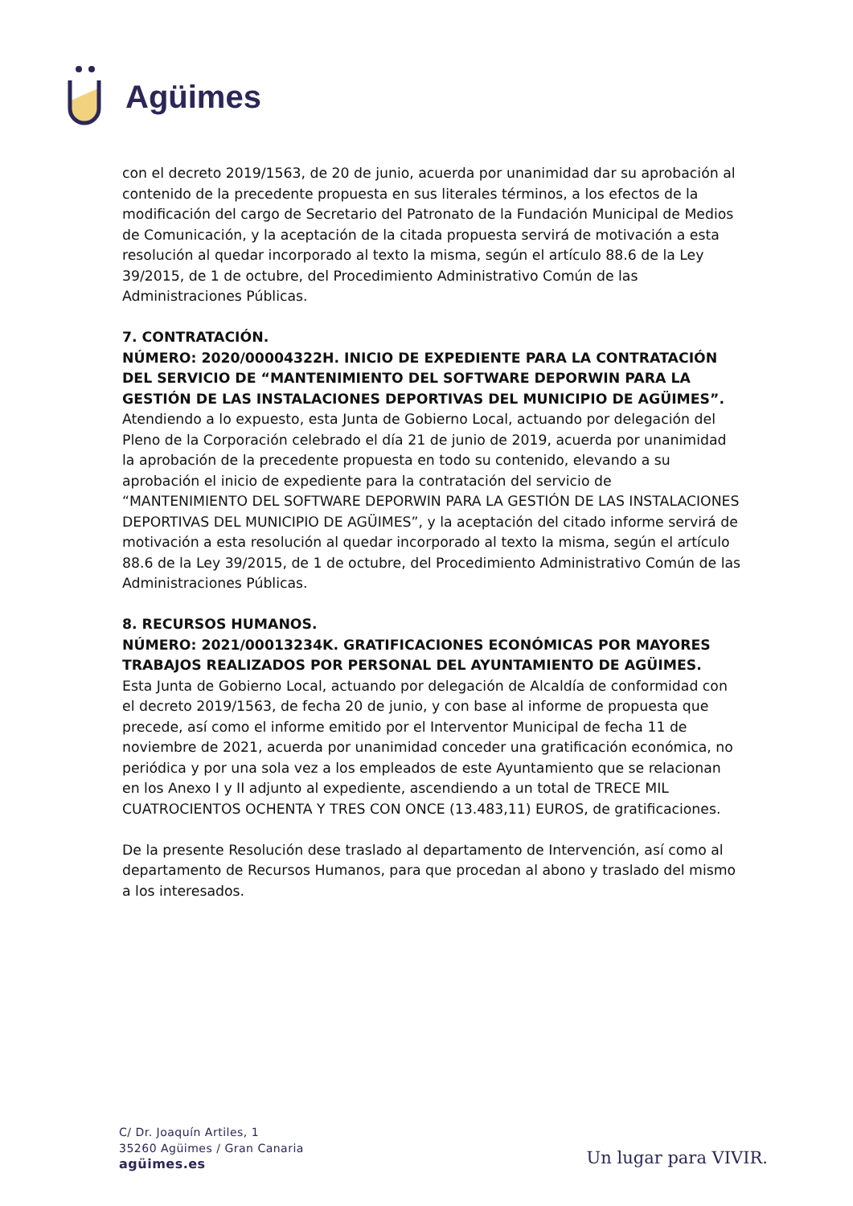Agüimes
con el decreto 2019/1563, de 20 de junio, acuerda por unanimidad dar su aprobación al contenido de la precedente propuesta en sus literales términos, a los efectos de la modificación del cargo de Secretario del Patronato de la Fundación Municipal de Medios de Comunicación, y la aceptación de la citada propuesta servirá de motivación a esta resolución al quedar incorporado al texto la misma, según el artículo 88.6 de la Ley 39/2015, de 1 de octubre, del Procedimiento Administrativo Común de las Administraciones Públicas.
7. CONTRATACIÓN.
NÚMERO: 2020/00004322H. INICIO DE EXPEDIENTE PARA LA CONTRATACIÓN DEL SERVICIO DE “MANTENIMIENTO DEL SOFTWARE DEPORWIN PARA LA GESTIÓN DE LAS INSTALACIONES DEPORTIVAS DEL MUNICIPIO DE AGÜIMES”.
Atendiendo a lo expuesto, esta Junta de Gobierno Local, actuando por delegación del Pleno de la Corporación celebrado el día 21 de junio de 2019, acuerda por unanimidad la aprobación de la precedente propuesta en todo su contenido, elevando a su aprobación el inicio de expediente para la contratación del servicio de “MANTENIMIENTO DEL SOFTWARE DEPORWIN PARA LA GESTIÓN DE LAS INSTALACIONES DEPORTIVAS DEL MUNICIPIO DE AGÜIMES”, y la aceptación del citado informe servirá de motivación a esta resolución al quedar incorporado al texto la misma, según el artículo 88.6 de la Ley 39/2015, de 1 de octubre, del Procedimiento Administrativo Común de las Administraciones Públicas.
8. RECURSOS HUMANOS.
NÚMERO: 2021/00013234K. GRATIFICACIONES ECONÓMICAS POR MAYORES TRABAJOS REALIZADOS POR PERSONAL DEL AYUNTAMIENTO DE AGÜIMES.
Esta Junta de Gobierno Local, actuando por delegación de Alcaldía de conformidad con el decreto 2019/1563, de fecha 20 de junio, y con base al informe de propuesta que precede, así como el informe emitido por el Interventor Municipal de fecha 11 de noviembre de 2021, acuerda por unanimidad conceder una gratificación económica, no periódica y por una sola vez a los empleados de este Ayuntamiento que se relacionan en los Anexo I y II adjunto al expediente, ascendiendo a un total de TRECE MIL CUATROCIENTOS OCHENTA Y TRES CON ONCE (13.483,11) EUROS, de gratificaciones.
De la presente Resolución dese traslado al departamento de Intervención, así como al departamento de Recursos Humanos, para que procedan al abono y traslado del mismo a los interesados.
C/ Dr. Joaquín Artiles, 1
35260 Agüimes / Gran Canaria
agüimes.es
Un lugar para VIVIR.